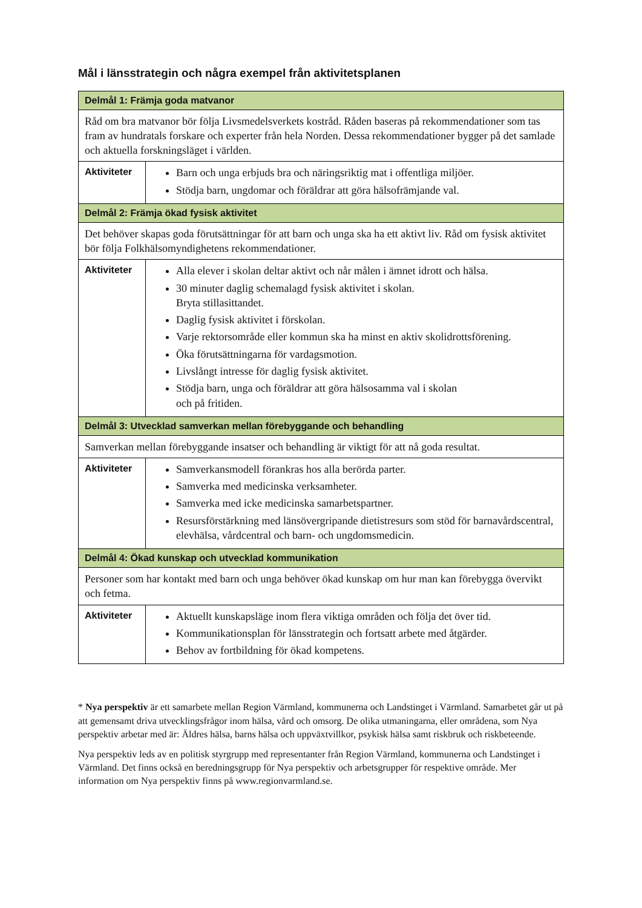Mål i länsstrategin och några exempel från aktivitetsplanen
| Delmål 1: Främja goda matvanor | |
| Råd om bra matvanor bör följa Livsmedelsverkets kostråd. Råden baseras på rekommendationer som tas fram av hundratals forskare och experter från hela Norden. Dessa rekommendationer bygger på det samlade och aktuella forskningsläget i världen. | |
| Aktiviteter | Barn och unga erbjuds bra och näringsriktig mat i offentliga miljöer. Stödja barn, ungdomar och föräldrar att göra hälsofrämjande val. |
| Delmål 2: Främja ökad fysisk aktivitet | |
| Det behöver skapas goda förutsättningar för att barn och unga ska ha ett aktivt liv. Råd om fysisk aktivitet bör följa Folkhälsomyndighetens rekommendationer. | |
| Aktiviteter | Alla elever i skolan deltar aktivt och når målen i ämnet idrott och hälsa. 30 minuter daglig schemalagd fysisk aktivitet i skolan. Bryta stillasittandet. Daglig fysisk aktivitet i förskolan. Varje rektorsområde eller kommun ska ha minst en aktiv skolidrottsförening. Öka förutsättningarna för vardagsmotion. Livslångt intresse för daglig fysisk aktivitet. Stödja barn, unga och föräldrar att göra hälsosamma val i skolan och på fritiden. |
| Delmål 3: Utvecklad samverkan mellan förebyggande och behandling | |
| Samverkan mellan förebyggande insatser och behandling är viktigt för att nå goda resultat. | |
| Aktiviteter | Samverkansmodell förankras hos alla berörda parter. Samverka med medicinska verksamheter. Samverka med icke medicinska samarbetspartner. Resursförstärkning med länsövergripande dietistresurs som stöd för barnavårdscentral, elevhälsa, vårdcentral och barn- och ungdomsmedicin. |
| Delmål 4: Ökad kunskap och utvecklad kommunikation | |
| Personer som har kontakt med barn och unga behöver ökad kunskap om hur man kan förebygga övervikt och fetma. | |
| Aktiviteter | Aktuellt kunskapsläge inom flera viktiga områden och följa det över tid. Kommunikationsplan för länsstrategin och fortsatt arbete med åtgärder. Behov av fortbildning för ökad kompetens. |
* Nya perspektiv är ett samarbete mellan Region Värmland, kommunerna och Landstinget i Värmland. Samarbetet går ut på att gemensamt driva utvecklingsfrågor inom hälsa, vård och omsorg. De olika utmaningarna, eller områdena, som Nya perspektiv arbetar med är: Äldres hälsa, barns hälsa och uppväxtvillkor, psykisk hälsa samt riskbruk och riskbeteende.
Nya perspektiv leds av en politisk styrgrupp med representanter från Region Värmland, kommunerna och Landstinget i Värmland. Det finns också en beredningsgrupp för Nya perspektiv och arbetsgrupper för respektive område. Mer information om Nya perspektiv finns på www.regionvarmland.se.